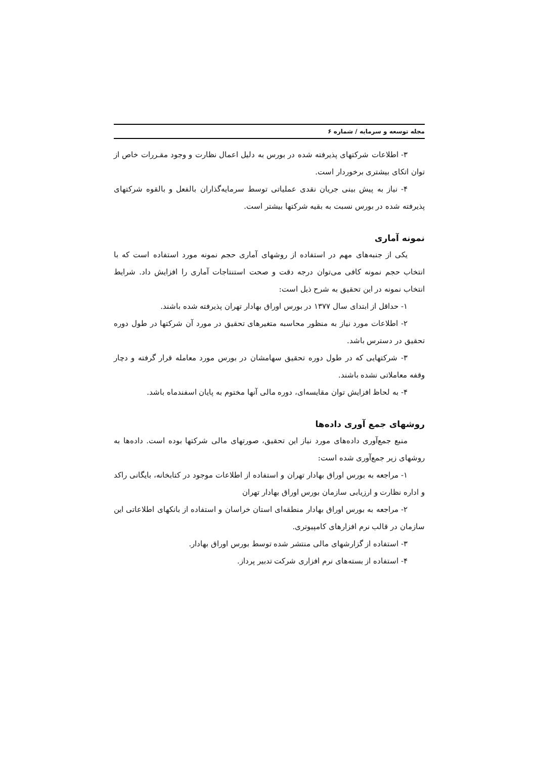مجله توسعه و سرمایه / شماره ۶
۳- اطلاعات شرکتهای پذیرفته شده در بورس به دلیل اعمال نظارت و وجود مقـررات خاص از توان اتکای بیشتری برخوردار است.
۴- نیاز به پیش بینی جریان نقدی عملیاتی توسط سرمایه‌گذاران بالفعل و بالقوه شرکتهای پذیرفته شده در بورس نسبت به بقیه شرکتها بیشتر است.
نمونه آماری
یکی از جنبه‌های مهم در استفاده از روشهای آماری حجم نمونه مورد استفاده است که با انتخاب حجم نمونه کافی می‌توان درجه دقت و صحت استنتاجات آماری را افزایش داد. شرایط انتخاب نمونه در این تحقیق به شرح ذیل است:
۱- حداقل از ابتدای سال ۱۳۷۷ در بورس اوراق بهادار تهران پذیرفته شده باشند.
۲- اطلاعات مورد نیاز به منظور محاسبه متغیرهای تحقیق در مورد آن شرکتها در طول دوره تحقیق در دسترس باشد.
۳- شرکتهایی که در طول دوره تحقیق سهامشان در بورس مورد معامله قرار گرفته و دچار وقفه معاملاتی نشده باشند.
۴- به لحاظ افزایش توان مقایسه‌ای، دوره مالی آنها مختوم به پایان اسفندماه باشد.
روشهای جمع آوری داده‌ها
منبع جمع‌آوری داده‌های مورد نیاز این تحقیق، صورتهای مالی شرکتها بوده است. داده‌ها به روشهای زیر جمع‌آوری شده است:
۱- مراجعه به بورس اوراق بهادار تهران و استفاده از اطلاعات موجود در کتابخانه، بایگانی راکد و اداره نظارت و ارزیابی سازمان بورس اوراق بهادار تهران
۲- مراجعه به بورس اوراق بهادار منطقه‌ای استان خراسان و استفاده از بانکهای اطلاعاتی این سازمان در قالب نرم افزارهای کامپیوتری.
۳- استفاده از گزارشهای مالی منتشر شده توسط بورس اوراق بهادار.
۴- استفاده از بسته‌های نرم افزاری شرکت تدبیر پرداز.